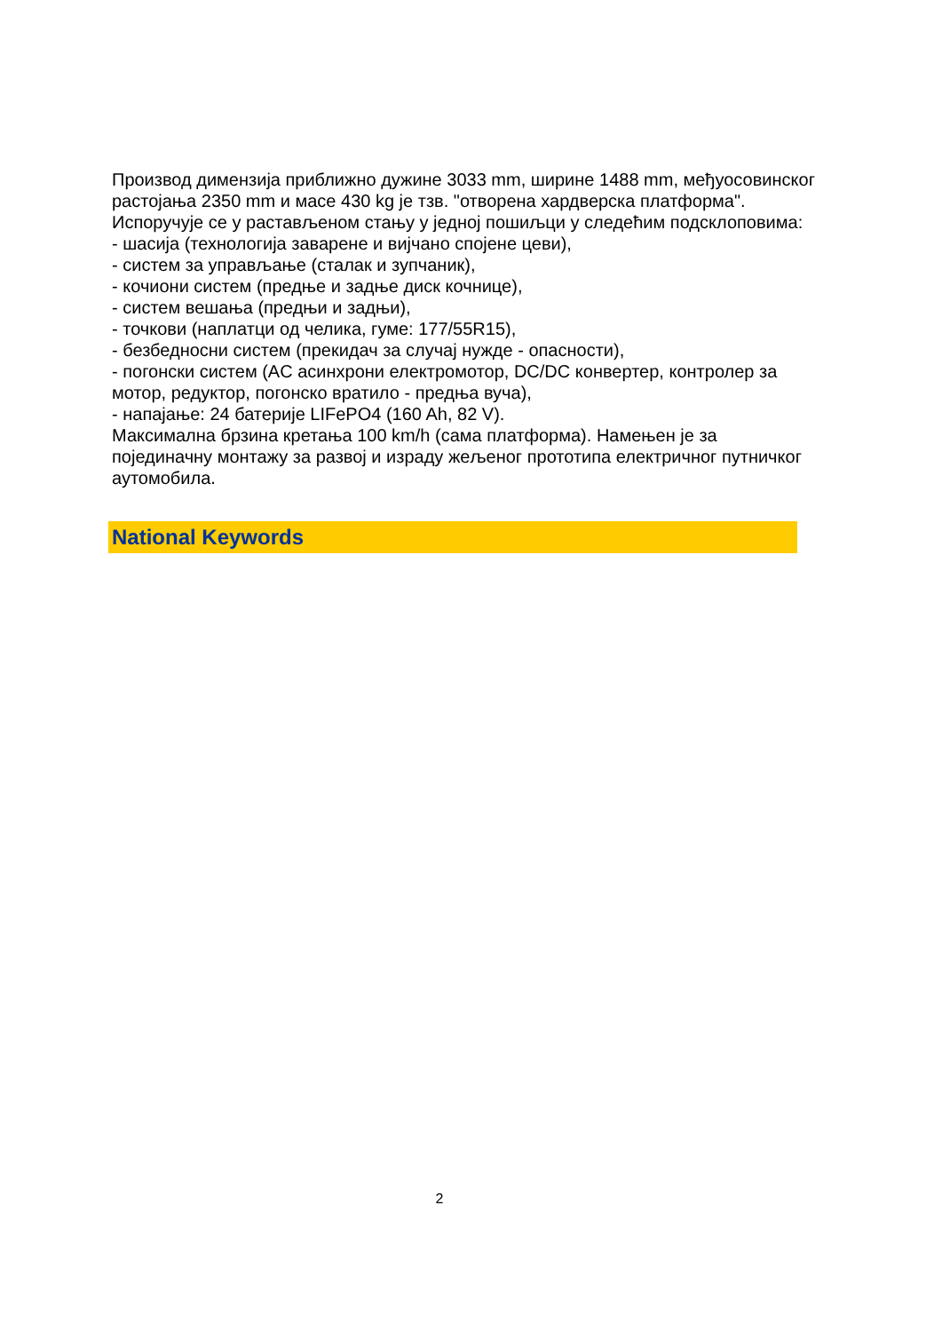Производ димензија приближно дужине 3033 mm, ширине 1488 mm, међуосовинског растојања 2350 mm и масе 430 kg је тзв. "отворена хардверска платформа". Испоручује се у растављеном стању у једној пошиљци у следећим подсклоповима:
- шасија (технологија заварене и вијчано спојене цеви),
- систем за управљање (сталак и зупчаник),
- кочиони систем (предње и задње диск кочнице),
- систем вешања (предњи и задњи),
- точкови (наплатци од челика, гуме: 177/55R15),
- безбедносни систем (прекидач за случај нужде - опасности),
- погонски систем (AC асинхрони електромотор, DC/DC конвертер, контролер за мотор, редуктор, погонско вратило - предња вуча),
- напајање: 24 батерије LIFePO4 (160 Ah, 82 V).
Максимална брзина кретања 100 km/h (сама платформа). Намењен је за појединачну монтажу за развој и израду жељеног прототипа електричног путничког аутомобила.
National Keywords
2